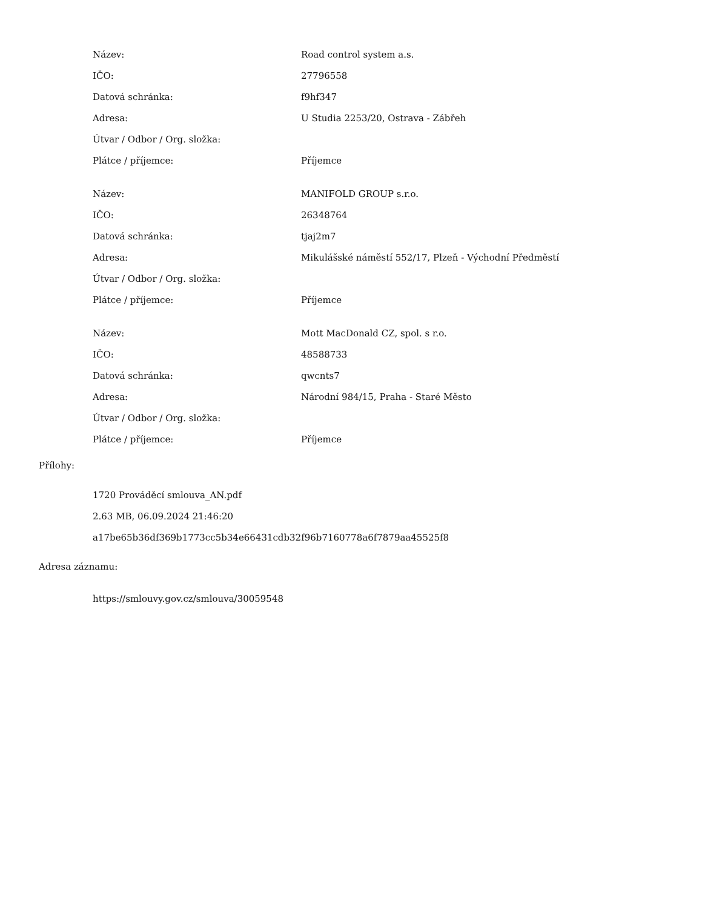| Název: | Road control system a.s. |
| IČO: | 27796558 |
| Datová schránka: | f9hf347 |
| Adresa: | U Studia 2253/20, Ostrava - Zábřeh |
| Útvar / Odbor / Org. složka: | |
| Plátce / příjemce: | Příjemce |
| Název: | MANIFOLD GROUP s.r.o. |
| IČO: | 26348764 |
| Datová schránka: | tjaj2m7 |
| Adresa: | Mikulášské náměstí 552/17, Plzeň - Východní Předměstí |
| Útvar / Odbor / Org. složka: | |
| Plátce / příjemce: | Příjemce |
| Název: | Mott MacDonald CZ, spol. s r.o. |
| IČO: | 48588733 |
| Datová schránka: | qwcnts7 |
| Adresa: | Národní 984/15, Praha - Staré Město |
| Útvar / Odbor / Org. složka: | |
| Plátce / příjemce: | Příjemce |
Přílohy:
1720 Prováděcí smlouva_AN.pdf
2.63 MB, 06.09.2024 21:46:20
a17be65b36df369b1773cc5b34e66431cdb32f96b7160778a6f7879aa45525f8
Adresa záznamu:
https://smlouvy.gov.cz/smlouva/30059548